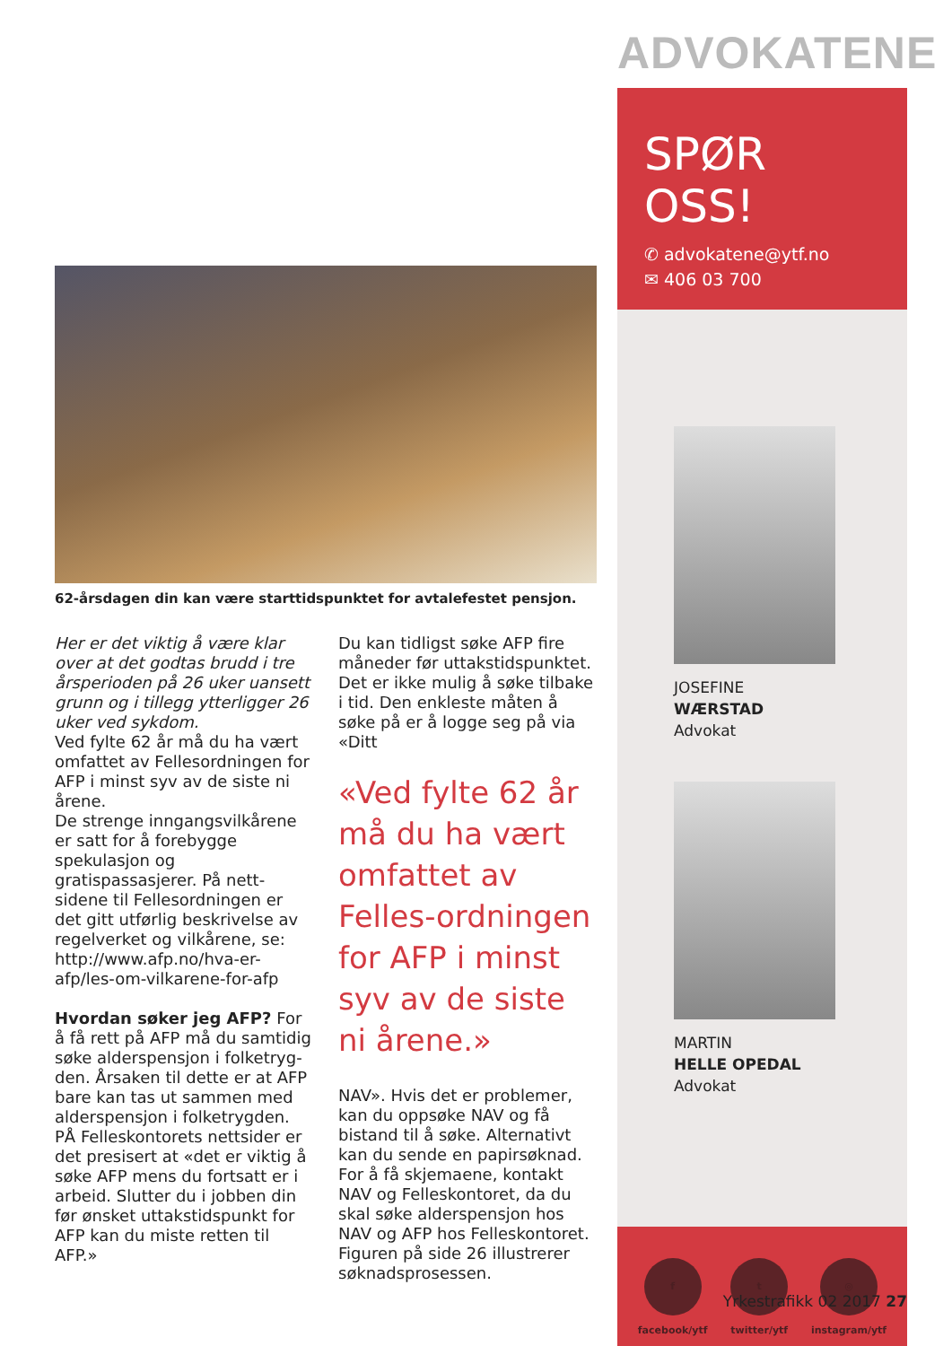62-årsdagen din kan være starttidspunktet for avtalefestet pensjon.
Her er det viktig å være klar over at det godtas brudd i tre årsperioden på 26 uker uansett grunn og i tillegg ytterligger 26 uker ved sykdom.
Ved fylte 62 år må du ha vært omfattet av Fellesordningen for AFP i minst syv av de siste ni årene.
De strenge inngangsvilkårene er satt for å forebygge spekulasjon og gratispassasjerer. På nett-sidene til Fellesordningen er det gitt utførlig beskrivelse av regelverket og vilkårene, se: http://www.afp.no/hva-er-afp/les-om-vilkarene-for-afp
Hvordan søker jeg AFP? For å få rett på AFP må du samtidig søke alderspensjon i folketryg-den. Årsaken til dette er at AFP bare kan tas ut sammen med alderspensjon i folketrygden.
PÅ Felleskontorets nettsider er det presisert at «det er viktig å søke AFP mens du fortsatt er i arbeid. Slutter du i jobben din før ønsket uttakstidspunkt for AFP kan du miste retten til AFP.»
Du kan tidligst søke AFP fire måneder før uttakstidspunktet. Det er ikke mulig å søke tilbake i tid. Den enkleste måten å søke på er å logge seg på via «Ditt
«Ved fylte 62 år må du ha vært omfattet av Felles-ordningen for AFP i minst syv av de siste ni årene.»
NAV». Hvis det er problemer, kan du oppsøke NAV og få bistand til å søke. Alternativt kan du sende en papirsøknad. For å få skjemaene, kontakt NAV og Felleskontoret, da du skal søke alderspensjon hos NAV og AFP hos Felleskontoret.
Figuren på side 26 illustrerer søknadsprosessen.
ADVOKATENE
SPØR OSS!
✆ advokatene@ytf.no
✉ 406 03 700
JOSEFINE
WÆRSTAD
Advokat
MARTIN
HELLE OPEDAL
Advokat
f
facebook/ytf
t
twitter/ytf
◎
instagram/ytf
Yrkestrafikk 02 2017 27